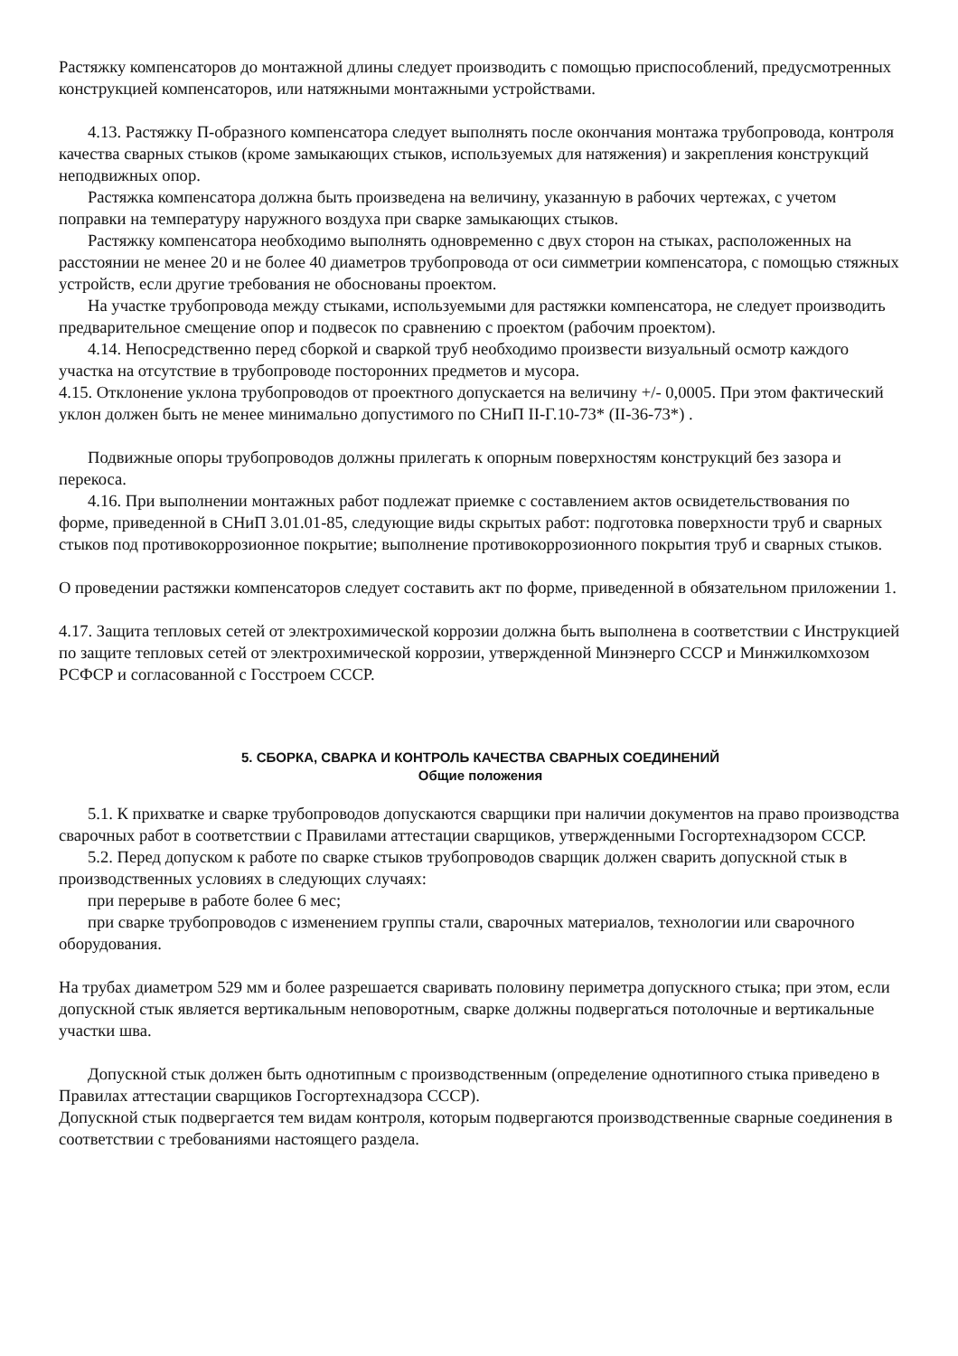Растяжку компенсаторов до монтажной длины следует производить с помощью приспособлений, предусмотренных конструкцией компенсаторов, или натяжными монтажными устройствами.
4.13. Растяжку П-образного компенсатора следует выполнять после окончания монтажа трубопровода, контроля качества сварных стыков (кроме замыкающих стыков, используемых для натяжения) и закрепления конструкций неподвижных опор.
Растяжка компенсатора должна быть произведена на величину, указанную в рабочих чертежах, с учетом поправки на температуру наружного воздуха при сварке замыкающих стыков.
Растяжку компенсатора необходимо выполнять одновременно с двух сторон на стыках, расположенных на расстоянии не менее 20 и не более 40 диаметров трубопровода от оси симметрии компенсатора, с помощью стяжных устройств, если другие требования не обоснованы проектом.
На участке трубопровода между стыками, используемыми для растяжки компенсатора, не следует производить предварительное смещение опор и подвесок по сравнению с проектом (рабочим проектом).
4.14. Непосредственно перед сборкой и сваркой труб необходимо произвести визуальный осмотр каждого участка на отсутствие в трубопроводе посторонних предметов и мусора.
4.15. Отклонение уклона трубопроводов от проектного допускается на величину +/- 0,0005. При этом фактический уклон должен быть не менее минимально допустимого по СНиП II-Г.10-73* (II-36-73*) .
Подвижные опоры трубопроводов должны прилегать к опорным поверхностям конструкций без зазора и перекоса.
4.16. При выполнении монтажных работ подлежат приемке с составлением актов освидетельствования по форме, приведенной в СНиП 3.01.01-85, следующие виды скрытых работ: подготовка поверхности труб и сварных стыков под противокоррозионное покрытие; выполнение противокоррозионного покрытия труб и сварных стыков.
О проведении растяжки компенсаторов следует составить акт по форме, приведенной в обязательном приложении 1.
4.17. Защита тепловых сетей от электрохимической коррозии должна быть выполнена в соответствии с Инструкцией по защите тепловых сетей от электрохимической коррозии, утвержденной Минэнерго СССР и Минжилкомхозом РСФСР и согласованной с Госстроем СССР.
5. СБОРКА, СВАРКА И КОНТРОЛЬ КАЧЕСТВА СВАРНЫХ СОЕДИНЕНИЙ
Общие положения
5.1. К прихватке и сварке трубопроводов допускаются сварщики при наличии документов на право производства сварочных работ в соответствии с Правилами аттестации сварщиков, утвержденными Госгортехнадзором СССР.
5.2. Перед допуском к работе по сварке стыков трубопроводов сварщик должен сварить допускной стык в производственных условиях в следующих случаях:
при перерыве в работе более 6 мес;
при сварке трубопроводов с изменением группы стали, сварочных материалов, технологии или сварочного оборудования.
На трубах диаметром 529 мм и более разрешается сваривать половину периметра допускного стыка; при этом, если допускной стык является вертикальным неповоротным, сварке должны подвергаться потолочные и вертикальные участки шва.
Допускной стык должен быть однотипным с производственным (определение однотипного стыка приведено в Правилах аттестации сварщиков Госгортехнадзора СССР).
Допускной стык подвергается тем видам контроля, которым подвергаются производственные сварные соединения в соответствии с требованиями настоящего раздела.